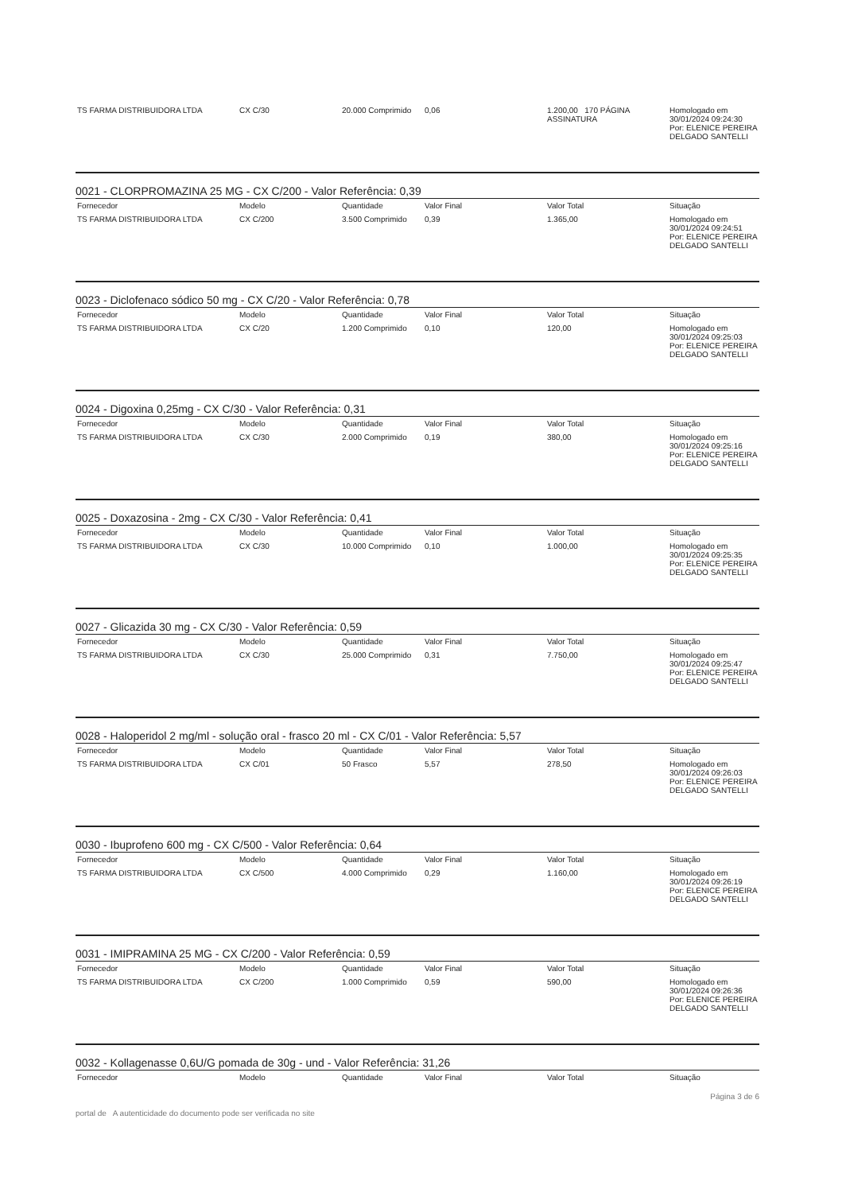| TS FARMA DISTRIBUIDORA LTDA | CX C/30 | 20.000 Comprimido | 0,06 | 1.200,00 170 PÁGINA ASSINATURA | Homologado em 30/01/2024 09:24:30 Por: ELENICE PEREIRA DELGADO SANTELLI |
0021 - CLORPROMAZINA 25 MG - CX C/200 - Valor Referência: 0,39
| Fornecedor | Modelo | Quantidade | Valor Final | Valor Total | Situação |
| --- | --- | --- | --- | --- | --- |
| TS FARMA DISTRIBUIDORA LTDA | CX C/200 | 3.500 Comprimido | 0,39 | 1.365,00 | Homologado em 30/01/2024 09:24:51 Por: ELENICE PEREIRA DELGADO SANTELLI |
0023 - Diclofenaco sódico 50 mg - CX C/20 - Valor Referência: 0,78
| Fornecedor | Modelo | Quantidade | Valor Final | Valor Total | Situação |
| --- | --- | --- | --- | --- | --- |
| TS FARMA DISTRIBUIDORA LTDA | CX C/20 | 1.200 Comprimido | 0,10 | 120,00 | Homologado em 30/01/2024 09:25:03 Por: ELENICE PEREIRA DELGADO SANTELLI |
0024 - Digoxina 0,25mg - CX C/30 - Valor Referência: 0,31
| Fornecedor | Modelo | Quantidade | Valor Final | Valor Total | Situação |
| --- | --- | --- | --- | --- | --- |
| TS FARMA DISTRIBUIDORA LTDA | CX C/30 | 2.000 Comprimido | 0,19 | 380,00 | Homologado em 30/01/2024 09:25:16 Por: ELENICE PEREIRA DELGADO SANTELLI |
0025 - Doxazosina - 2mg - CX C/30 - Valor Referência: 0,41
| Fornecedor | Modelo | Quantidade | Valor Final | Valor Total | Situação |
| --- | --- | --- | --- | --- | --- |
| TS FARMA DISTRIBUIDORA LTDA | CX C/30 | 10.000 Comprimido | 0,10 | 1.000,00 | Homologado em 30/01/2024 09:25:35 Por: ELENICE PEREIRA DELGADO SANTELLI |
0027 - Glicazida 30 mg - CX C/30 - Valor Referência: 0,59
| Fornecedor | Modelo | Quantidade | Valor Final | Valor Total | Situação |
| --- | --- | --- | --- | --- | --- |
| TS FARMA DISTRIBUIDORA LTDA | CX C/30 | 25.000 Comprimido | 0,31 | 7.750,00 | Homologado em 30/01/2024 09:25:47 Por: ELENICE PEREIRA DELGADO SANTELLI |
0028 - Haloperidol 2 mg/ml - solução oral - frasco 20 ml - CX C/01 - Valor Referência: 5,57
| Fornecedor | Modelo | Quantidade | Valor Final | Valor Total | Situação |
| --- | --- | --- | --- | --- | --- |
| TS FARMA DISTRIBUIDORA LTDA | CX C/01 | 50 Frasco | 5,57 | 278,50 | Homologado em 30/01/2024 09:26:03 Por: ELENICE PEREIRA DELGADO SANTELLI |
0030 - Ibuprofeno 600 mg - CX C/500 - Valor Referência: 0,64
| Fornecedor | Modelo | Quantidade | Valor Final | Valor Total | Situação |
| --- | --- | --- | --- | --- | --- |
| TS FARMA DISTRIBUIDORA LTDA | CX C/500 | 4.000 Comprimido | 0,29 | 1.160,00 | Homologado em 30/01/2024 09:26:19 Por: ELENICE PEREIRA DELGADO SANTELLI |
0031 - IMIPRAMINA 25 MG - CX C/200 - Valor Referência: 0,59
| Fornecedor | Modelo | Quantidade | Valor Final | Valor Total | Situação |
| --- | --- | --- | --- | --- | --- |
| TS FARMA DISTRIBUIDORA LTDA | CX C/200 | 1.000 Comprimido | 0,59 | 590,00 | Homologado em 30/01/2024 09:26:36 Por: ELENICE PEREIRA DELGADO SANTELLI |
0032 - Kollagenasse 0,6U/G pomada de 30g - und - Valor Referência: 31,26
| Fornecedor | Modelo | Quantidade | Valor Final | Valor Total | Situação |
| --- | --- | --- | --- | --- | --- |
Página 3 de 6
portal de A autenticidade do documento pode ser verificada no site